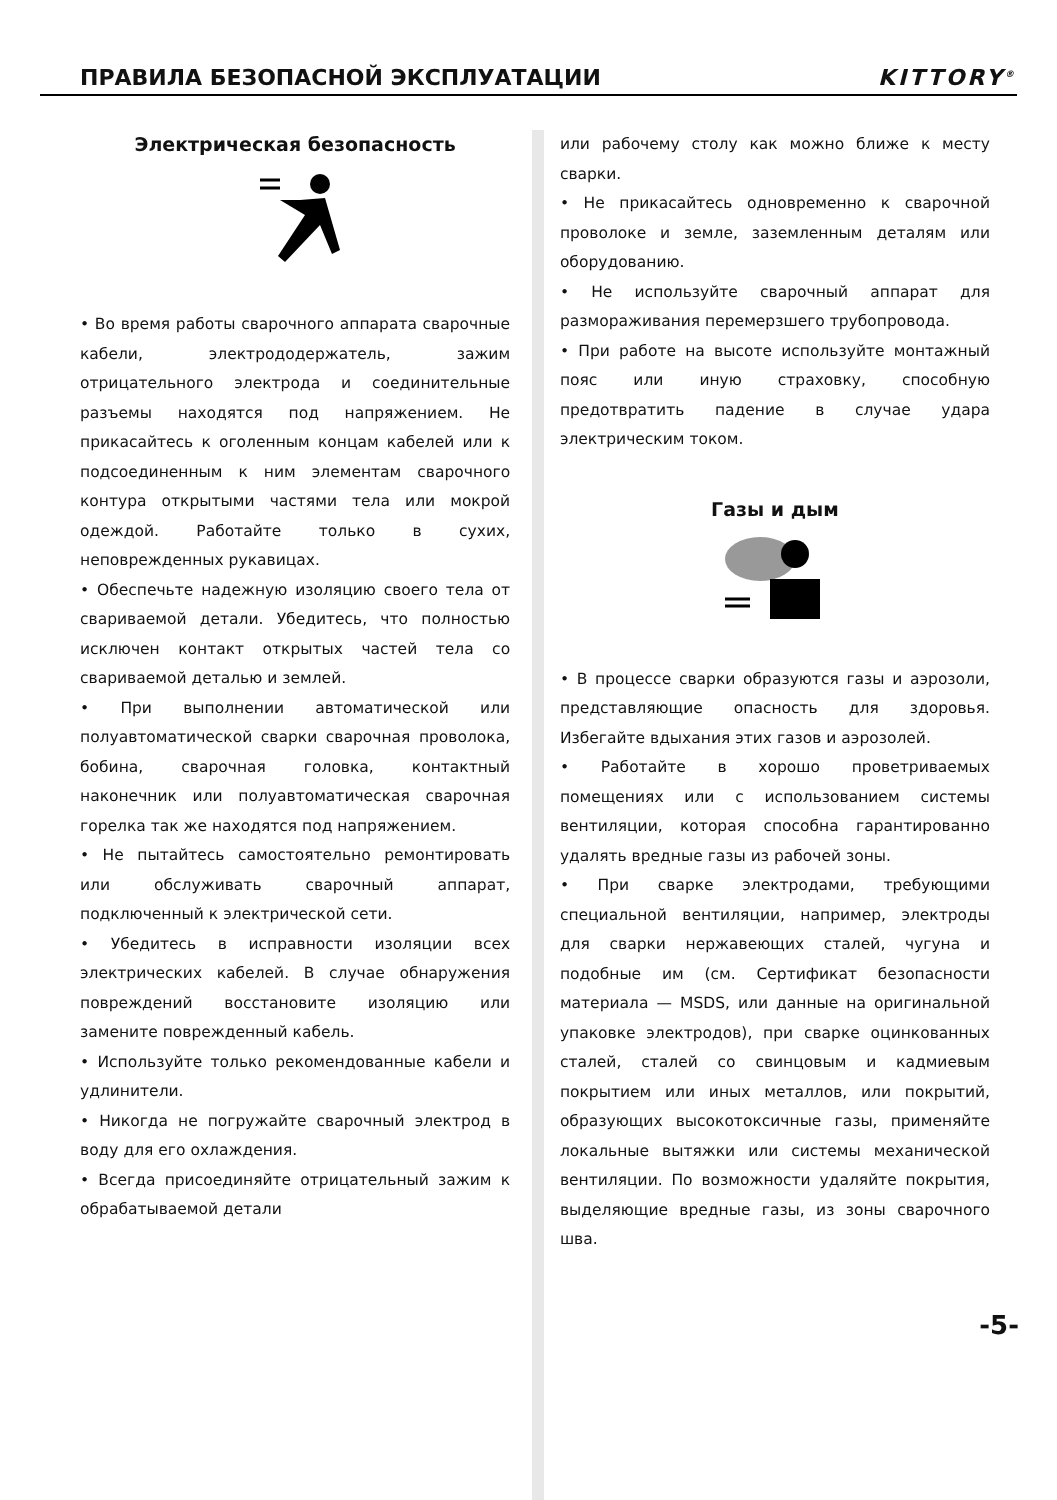ПРАВИЛА БЕЗОПАСНОЙ ЭКСПЛУАТАЦИИ
KITTORY<sup>®</sup>
Электрическая безопасность
• Во время работы сварочного аппарата сварочные кабели, электрододержатель, зажим отрицательного электрода и соединительные разъемы находятся под напряжением. Не прикасайтесь к оголенным концам кабелей или к подсоединенным к ним элементам сварочного контура открытыми частями тела или мокрой одеждой. Работайте только в сухих, неповрежденных рукавицах.
• Обеспечьте надежную изоляцию своего тела от свариваемой детали. Убедитесь, что полностью исключен контакт открытых частей тела со свариваемой деталью и землей.
• При выполнении автоматической или полуавтоматической сварки сварочная проволока, бобина, сварочная головка, контактный наконечник или полуавтоматическая сварочная горелка так же находятся под напряжением.
• Не пытайтесь самостоятельно ремонтировать или обслуживать сварочный аппарат, подключенный к электрической сети.
• Убедитесь в исправности изоляции всех электрических кабелей. В случае обнаружения повреждений восстановите изоляцию или замените поврежденный кабель.
• Используйте только рекомендованные кабели и удлинители.
• Никогда не погружайте сварочный электрод в воду для его охлаждения.
• Всегда присоединяйте отрицательный зажим к обрабатываемой детали
или рабочему столу как можно ближе к месту сварки.
• Не прикасайтесь одновременно к сварочной проволоке и земле, заземленным деталям или оборудованию.
• Не используйте сварочный аппарат для размораживания перемерзшего трубопровода.
• При работе на высоте используйте монтажный пояс или иную страховку, способную предотвратить падение в случае удара электрическим током.
Газы и дым
• В процессе сварки образуются газы и аэрозоли, представляющие опасность для здоровья. Избегайте вдыхания этих газов и аэрозолей.
• Работайте в хорошо проветриваемых помещениях или с использованием системы вентиляции, которая способна гарантированно удалять вредные газы из рабочей зоны.
• При сварке электродами, требующими специальной вентиляции, например, электроды для сварки нержавеющих сталей, чугуна и подобные им (см. Сертификат безопасности материала — MSDS, или данные на оригинальной упаковке электродов), при сварке оцинкованных сталей, сталей со свинцовым и кадмиевым покрытием или иных металлов, или покрытий, образующих высокотоксичные газы, применяйте локальные вытяжки или системы механической вентиляции. По возможности удаляйте покрытия, выделяющие вредные газы, из зоны сварочного шва.
-5-